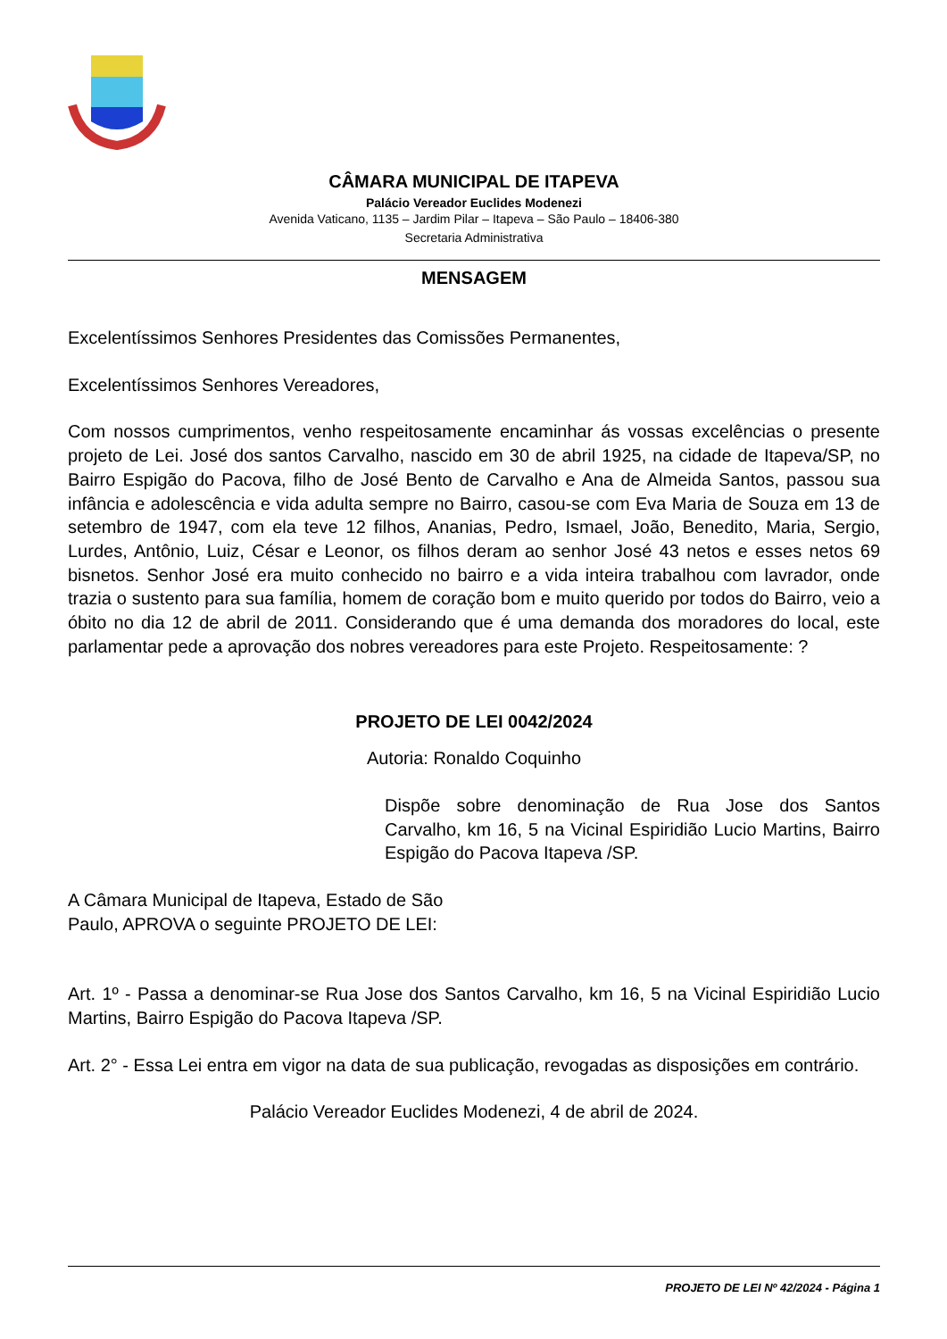CÂMARA MUNICIPAL DE ITAPEVA
Palácio Vereador Euclides Modenezi
Avenida Vaticano, 1135 – Jardim Pilar – Itapeva – São Paulo – 18406-380
Secretaria Administrativa
MENSAGEM
Excelentíssimos Senhores Presidentes das Comissões Permanentes,
Excelentíssimos Senhores Vereadores,
Com nossos cumprimentos, venho respeitosamente encaminhar ás vossas excelências o presente projeto de Lei. José dos santos Carvalho, nascido em 30 de abril 1925, na cidade de Itapeva/SP, no Bairro Espigão do Pacova, filho de José Bento de Carvalho e Ana de Almeida Santos, passou sua infância e adolescência e vida adulta sempre no Bairro, casou-se com Eva Maria de Souza em 13 de setembro de 1947, com ela teve 12 filhos, Ananias, Pedro, Ismael, João, Benedito, Maria, Sergio, Lurdes, Antônio, Luiz, César e Leonor, os filhos deram ao senhor José 43 netos e esses netos 69 bisnetos. Senhor José era muito conhecido no bairro e a vida inteira trabalhou com lavrador, onde trazia o sustento para sua família, homem de coração bom e muito querido por todos do Bairro, veio a óbito no dia 12 de abril de 2011. Considerando que é uma demanda dos moradores do local, este parlamentar pede a aprovação dos nobres vereadores para este Projeto. Respeitosamente: ?
PROJETO DE LEI 0042/2024
Autoria: Ronaldo Coquinho
Dispõe sobre denominação de Rua Jose dos Santos Carvalho, km 16, 5 na Vicinal Espiridião Lucio Martins, Bairro Espigão do Pacova Itapeva /SP.
A Câmara Municipal de Itapeva, Estado de São Paulo, APROVA o seguinte PROJETO DE LEI:
Art. 1º - Passa a denominar-se Rua Jose dos Santos Carvalho, km 16, 5 na Vicinal Espiridião Lucio Martins, Bairro Espigão do Pacova Itapeva /SP.
Art. 2° - Essa Lei entra em vigor na data de sua publicação, revogadas as disposições em contrário.
Palácio Vereador Euclides Modenezi, 4 de abril de 2024.
PROJETO DE LEI Nº 42/2024 - Página 1